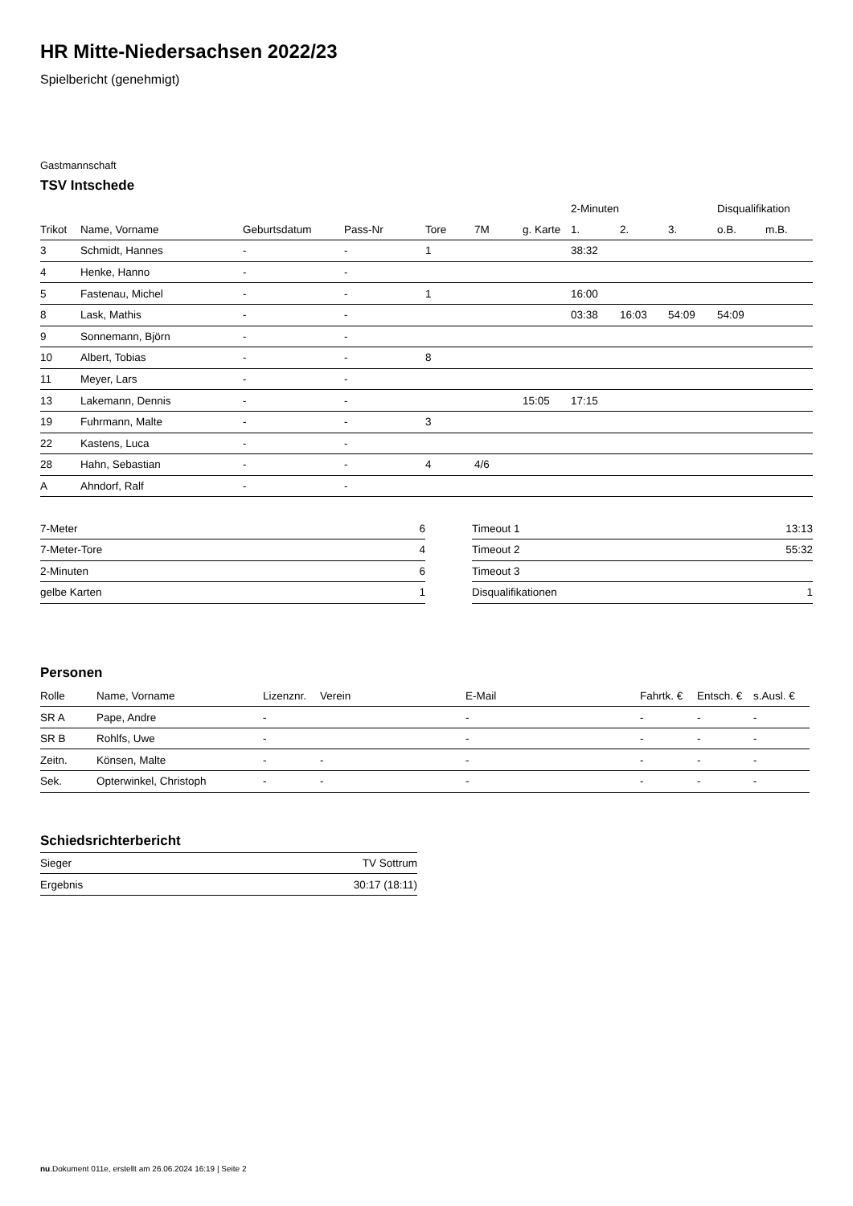HR Mitte-Niedersachsen 2022/23
Spielbericht (genehmigt)
Gastmannschaft
TSV Intschede
| | | | | | | | 2-Minuten | | | Disqualifikation | |
| --- | --- | --- | --- | --- | --- | --- | --- | --- | --- | --- | --- |
| Trikot | Name, Vorname | Geburtsdatum | Pass-Nr | Tore | 7M | g. Karte | 1. | 2. | 3. | o.B. | m.B. |
| 3 | Schmidt, Hannes | - | - | 1 | | | 38:32 | | | | |
| 4 | Henke, Hanno | - | - | | | | | | | | |
| 5 | Fastenau, Michel | - | - | 1 | | | 16:00 | | | | |
| 8 | Lask, Mathis | - | - | | | | 03:38 | 16:03 | 54:09 | 54:09 | |
| 9 | Sonnemann, Björn | - | - | | | | | | | | |
| 10 | Albert, Tobias | - | - | 8 | | | | | | | |
| 11 | Meyer, Lars | - | - | | | | | | | | |
| 13 | Lakemann, Dennis | - | - | | | 15:05 | 17:15 | | | | |
| 19 | Fuhrmann, Malte | - | - | 3 | | | | | | | |
| 22 | Kastens, Luca | - | - | | | | | | | | |
| 28 | Hahn, Sebastian | - | - | 4 | 4/6 | | | | | | |
| A | Ahndorf, Ralf | - | - | | | | | | | | |
| 7-Meter | 6 |
| 7-Meter-Tore | 4 |
| 2-Minuten | 6 |
| gelbe Karten | 1 |
| Timeout 1 | 13:13 |
| Timeout 2 | 55:32 |
| Timeout 3 | |
| Disqualifikationen | 1 |
Personen
| Rolle | Name, Vorname | Lizenznr. | Verein | E-Mail | Fahrtk. € | Entsch. € | s.Ausl. € |
| --- | --- | --- | --- | --- | --- | --- | --- |
| SR A | Pape, Andre | - | | - | - | - | - |
| SR B | Rohlfs, Uwe | - | | - | - | - | - |
| Zeitn. | Könsen, Malte | - | - | - | - | - | - |
| Sek. | Opterwinkel, Christoph | - | - | - | - | - | - |
Schiedsrichterbericht
| Sieger | TV Sottrum |
| Ergebnis | 30:17 (18:11) |
nu.Dokument 011e, erstellt am 26.06.2024 16:19 | Seite 2